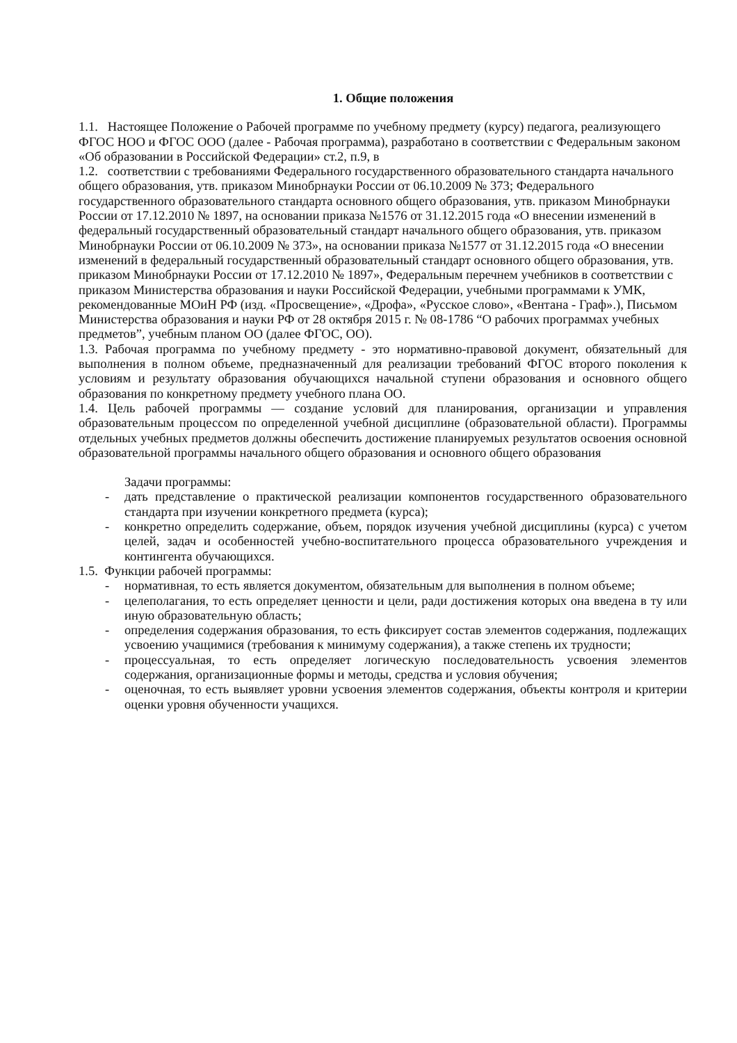1. Общие положения
1.1. Настоящее Положение о Рабочей программе по учебному предмету (курсу) педагога, реализующего ФГОС НОО и ФГОС ООО (далее - Рабочая программа), разработано в соответствии с Федеральным законом «Об образовании в Российской Федерации» ст.2, п.9, в
1.2. соответствии с требованиями Федерального государственного образовательного стандарта начального общего образования, утв. приказом Минобрнауки России от 06.10.2009 № 373; Федерального государственного образовательного стандарта основного общего образования, утв. приказом Минобрнауки России от 17.12.2010 № 1897, на основании приказа №1576 от 31.12.2015 года «О внесении изменений в федеральный государственный образовательный стандарт начального общего образования, утв. приказом Минобрнауки России от 06.10.2009 № 373», на основании приказа №1577 от 31.12.2015 года «О внесении изменений в федеральный государственный образовательный стандарт основного общего образования, утв. приказом Минобрнауки России от 17.12.2010 № 1897», Федеральным перечнем учебников в соответствии с приказом Министерства образования и науки Российской Федерации, учебными программами к УМК, рекомендованные МОиН РФ (изд. «Просвещение», «Дрофа», «Русское слово», «Вентана - Граф».), Письмом Министерства образования и науки РФ от 28 октября 2015 г. № 08-1786 “О рабочих программах учебных предметов”, учебным планом ОО (далее ФГОС, ОО).
1.3. Рабочая программа по учебному предмету - это нормативно-правовой документ, обязательный для выполнения в полном объеме, предназначенный для реализации требований ФГОС второго поколения к условиям и результату образования обучающихся начальной ступени образования и основного общего образования по конкретному предмету учебного плана ОО.
1.4. Цель рабочей программы — создание условий для планирования, организации и управления образовательным процессом по определенной учебной дисциплине (образовательной области). Программы отдельных учебных предметов должны обеспечить достижение планируемых результатов освоения основной образовательной программы начального общего образования и основного общего образования
Задачи программы:
- дать представление о практической реализации компонентов государственного образовательного стандарта при изучении конкретного предмета (курса);
- конкретно определить содержание, объем, порядок изучения учебной дисциплины (курса) с учетом целей, задач и особенностей учебно-воспитательного процесса образовательного учреждения и контингента обучающихся.
1.5. Функции рабочей программы:
- нормативная, то есть является документом, обязательным для выполнения в полном объеме;
- целеполагания, то есть определяет ценности и цели, ради достижения которых она введена в ту или иную образовательную область;
- определения содержания образования, то есть фиксирует состав элементов содержания, подлежащих усвоению учащимися (требования к минимуму содержания), а также степень их трудности;
- процессуальная, то есть определяет логическую последовательность усвоения элементов содержания, организационные формы и методы, средства и условия обучения;
- оценочная, то есть выявляет уровни усвоения элементов содержания, объекты контроля и критерии оценки уровня обученности учащихся.